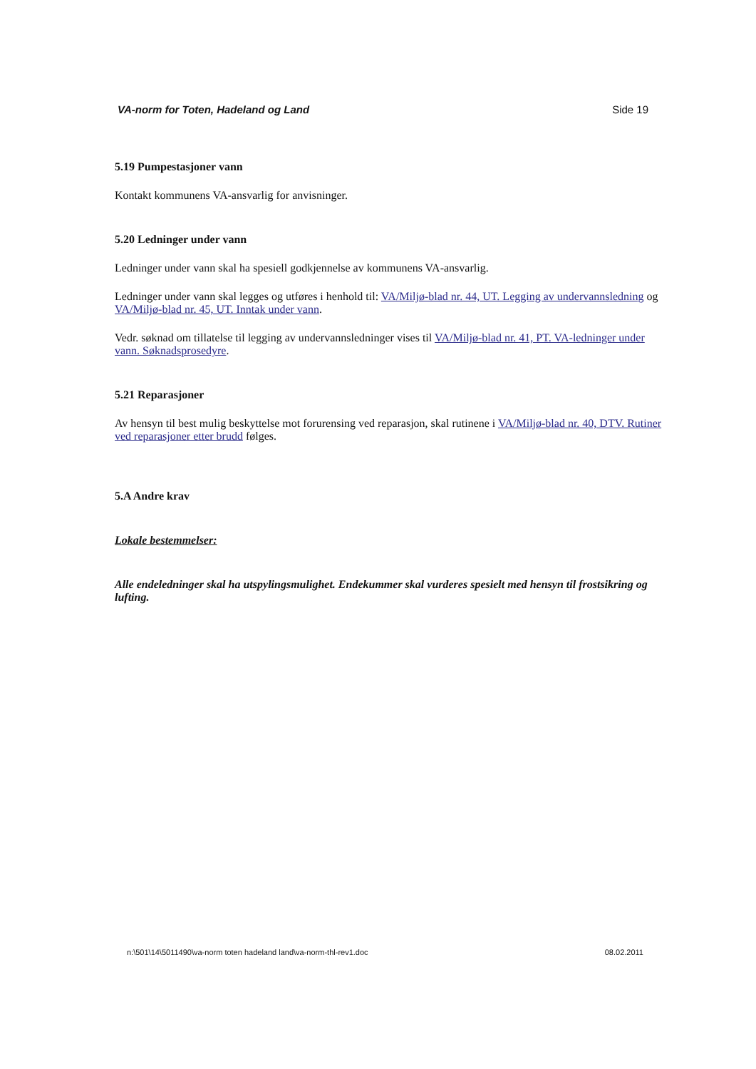VA-norm for Toten, Hadeland og Land Side 19
5.19 Pumpestasjoner vann
Kontakt kommunens VA-ansvarlig for anvisninger.
5.20 Ledninger under vann
Ledninger under vann skal ha spesiell godkjennelse av kommunens VA-ansvarlig.
Ledninger under vann skal legges og utføres i henhold til: VA/Miljø-blad nr. 44, UT. Legging av undervannsledning og VA/Miljø-blad nr. 45, UT. Inntak under vann.
Vedr. søknad om tillatelse til legging av undervannsledninger vises til VA/Miljø-blad nr. 41, PT. VA-ledninger under vann. Søknadsprosedyre.
5.21 Reparasjoner
Av hensyn til best mulig beskyttelse mot forurensing ved reparasjon, skal rutinene i VA/Miljø-blad nr. 40, DTV. Rutiner ved reparasjoner etter brudd følges.
5.A Andre krav
Lokale bestemmelser:
Alle endeledninger skal ha utspylingsmulighet. Endekummer skal vurderes spesielt med hensyn til frostsikring og lufting.
n:\501\14\5011490\va-norm toten hadeland land\va-norm-thl-rev1.doc 08.02.2011